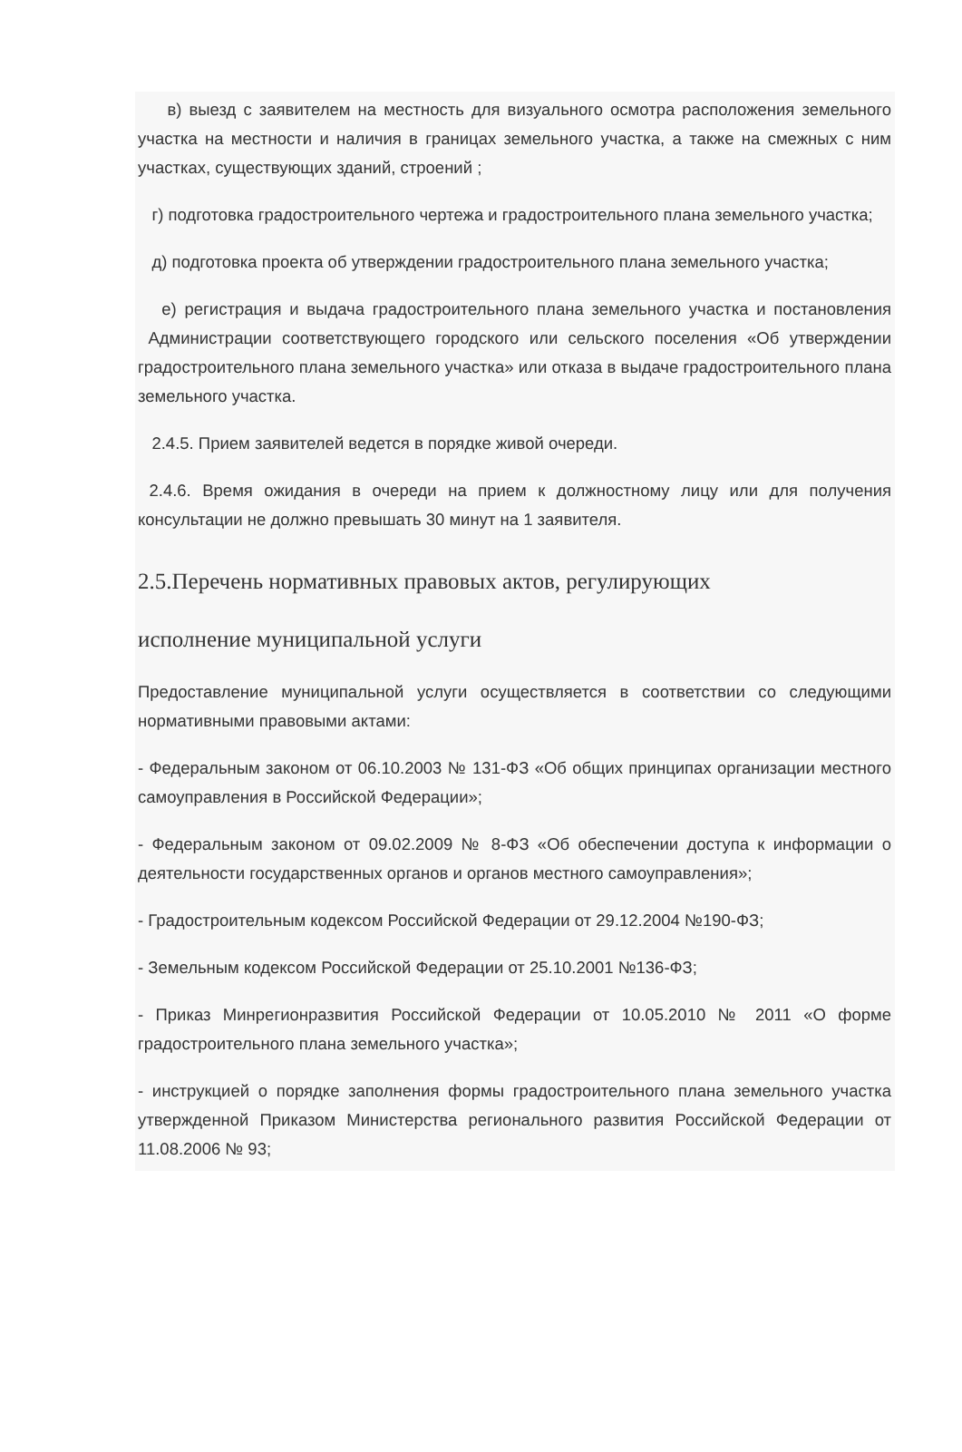в) выезд с заявителем на местность для визуального осмотра расположения земельного участка на местности и наличия в границах земельного участка, а также на смежных с ним участках, существующих зданий, строений ;
г) подготовка градостроительного чертежа и градостроительного плана земельного участка;
д) подготовка проекта об утверждении градостроительного плана земельного участка;
е) регистрация и выдача градостроительного плана земельного участка и постановления Администрации соответствующего городского или сельского поселения «Об утверждении градостроительного плана земельного участка» или отказа в выдаче градостроительного плана земельного участка.
2.4.5. Прием заявителей ведется в порядке живой очереди.
2.4.6. Время ожидания в очереди на прием к должностному лицу или для получения консультации не должно превышать 30 минут на 1 заявителя.
2.5.Перечень нормативных правовых актов, регулирующих
исполнение муниципальной услуги
Предоставление муниципальной услуги осуществляется в соответствии со следующими нормативными правовыми актами:
- Федеральным законом от 06.10.2003 № 131-ФЗ «Об общих принципах организации местного самоуправления в Российской Федерации»;
- Федеральным законом от 09.02.2009 № 8-ФЗ «Об обеспечении доступа к информации о деятельности государственных органов и органов местного самоуправления»;
- Градостроительным кодексом Российской Федерации от 29.12.2004 №190-ФЗ;
- Земельным кодексом Российской Федерации от 25.10.2001 №136-ФЗ;
- Приказ Минрегионразвития Российской Федерации от 10.05.2010 № 2011 «О форме градостроительного плана земельного участка»;
- инструкцией о порядке заполнения формы градостроительного плана земельного участка утвержденной Приказом Министерства регионального развития Российской Федерации от 11.08.2006 № 93;